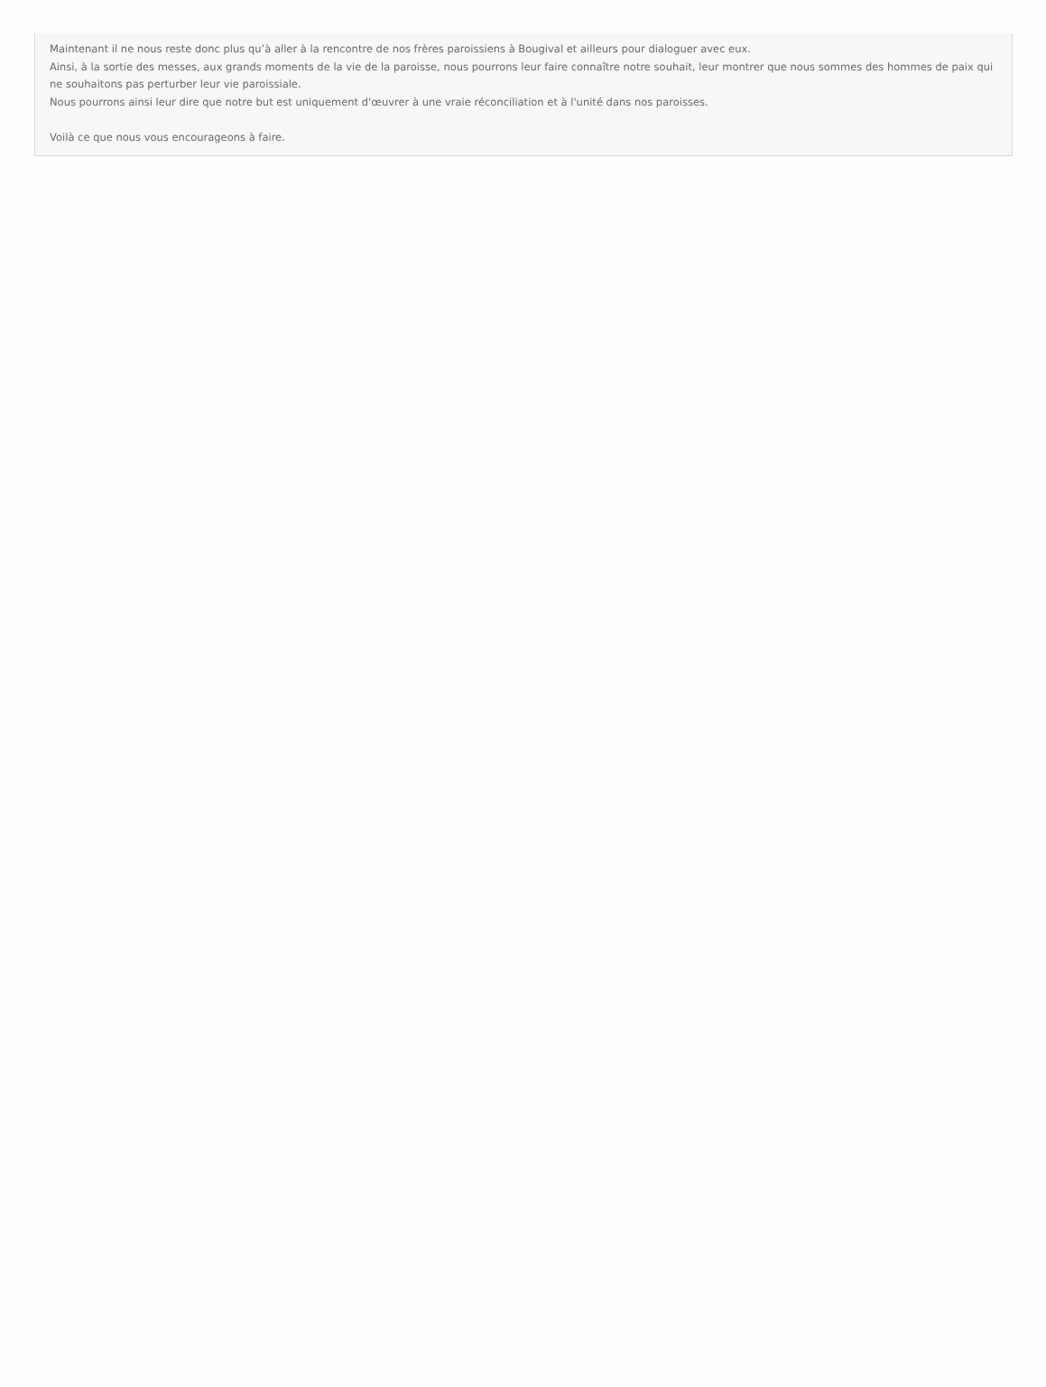Maintenant il ne nous reste donc plus qu’à aller à la rencontre de nos frères paroissiens à Bougival et ailleurs pour dialoguer avec eux.
Ainsi, à la sortie des messes, aux grands moments de la vie de la paroisse, nous pourrons leur faire connaître notre souhait, leur montrer que nous sommes des hommes de paix qui ne souhaitons pas perturber leur vie paroissiale.
Nous pourrons ainsi leur dire que notre but est uniquement d'œuvrer à une vraie réconciliation et à l'unité dans nos paroisses.
Voilà ce que nous vous encourageons à faire.